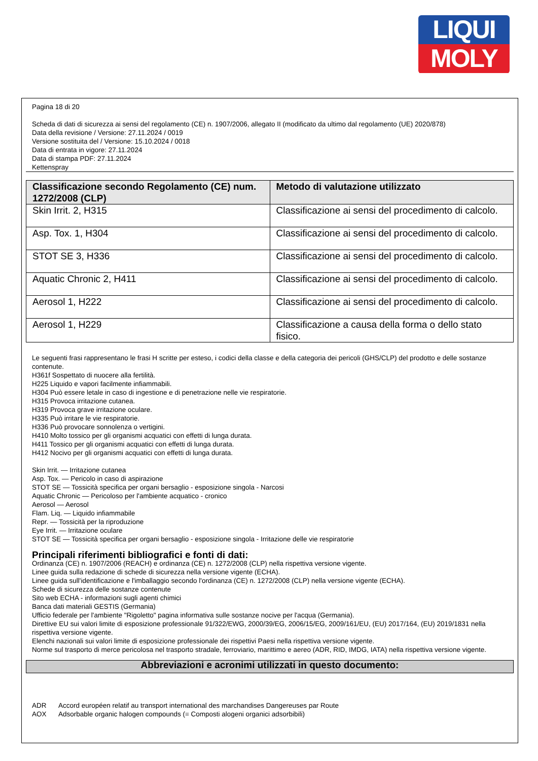LIQUI
MOLY
Pagina 18 di 20
Scheda di dati di sicurezza ai sensi del regolamento (CE) n. 1907/2006, allegato II (modificato da ultimo dal regolamento (UE) 2020/878)
Data della revisione / Versione: 27.11.2024 / 0019
Versione sostituita del / Versione: 15.10.2024 / 0018
Data di entrata in vigore: 27.11.2024
Data di stampa PDF: 27.11.2024
Kettenspray
| Classificazione secondo Regolamento (CE) num. 1272/2008 (CLP) | Metodo di valutazione utilizzato |
| --- | --- |
| Skin Irrit. 2, H315 | Classificazione ai sensi del procedimento di calcolo. |
| Asp. Tox. 1, H304 | Classificazione ai sensi del procedimento di calcolo. |
| STOT SE 3, H336 | Classificazione ai sensi del procedimento di calcolo. |
| Aquatic Chronic 2, H411 | Classificazione ai sensi del procedimento di calcolo. |
| Aerosol 1, H222 | Classificazione ai sensi del procedimento di calcolo. |
| Aerosol 1, H229 | Classificazione a causa della forma o dello stato fisico. |
Le seguenti frasi rappresentano le frasi H scritte per esteso, i codici della classe e della categoria dei pericoli (GHS/CLP) del prodotto e delle sostanze contenute.
H361f Sospettato di nuocere alla fertilità.
H225 Liquido e vapori facilmente infiammabili.
H304 Può essere letale in caso di ingestione e di penetrazione nelle vie respiratorie.
H315 Provoca irritazione cutanea.
H319 Provoca grave irritazione oculare.
H335 Può irritare le vie respiratorie.
H336 Può provocare sonnolenza o vertigini.
H410 Molto tossico per gli organismi acquatici con effetti di lunga durata.
H411 Tossico per gli organismi acquatici con effetti di lunga durata.
H412 Nocivo per gli organismi acquatici con effetti di lunga durata.
Skin Irrit. — Irritazione cutanea
Asp. Tox. — Pericolo in caso di aspirazione
STOT SE — Tossicità specifica per organi bersaglio - esposizione singola - Narcosi
Aquatic Chronic — Pericoloso per l'ambiente acquatico - cronico
Aerosol — Aerosol
Flam. Liq. — Liquido infiammabile
Repr. — Tossicità per la riproduzione
Eye Irrit. — Irritazione oculare
STOT SE — Tossicità specifica per organi bersaglio - esposizione singola - Irritazione delle vie respiratorie
Principali riferimenti bibliografici e fonti di dati:
Ordinanza (CE) n. 1907/2006 (REACH) e ordinanza (CE) n. 1272/2008 (CLP) nella rispettiva versione vigente.
Linee guida sulla redazione di schede di sicurezza nella versione vigente (ECHA).
Linee guida sull'identificazione e l'imballaggio secondo l'ordinanza (CE) n. 1272/2008 (CLP) nella versione vigente (ECHA).
Schede di sicurezza delle sostanze contenute
Sito web ECHA - informazioni sugli agenti chimici
Banca dati materiali GESTIS (Germania)
Ufficio federale per l'ambiente "Rigoletto" pagina informativa sulle sostanze nocive per l'acqua (Germania).
Direttive EU sui valori limite di esposizione professionale 91/322/EWG, 2000/39/EG, 2006/15/EG, 2009/161/EU, (EU) 2017/164, (EU) 2019/1831 nella rispettiva versione vigente.
Elenchi nazionali sui valori limite di esposizione professionale dei rispettivi Paesi nella rispettiva versione vigente.
Norme sul trasporto di merce pericolosa nel trasporto stradale, ferroviario, marittimo e aereo (ADR, RID, IMDG, IATA) nella rispettiva versione vigente.
Abbreviazioni e acronimi utilizzati in questo documento:
ADR Accord européen relatif au transport international des marchandises Dangereuses par Route
AOX Adsorbable organic halogen compounds (= Composti alogeni organici adsorbibili)